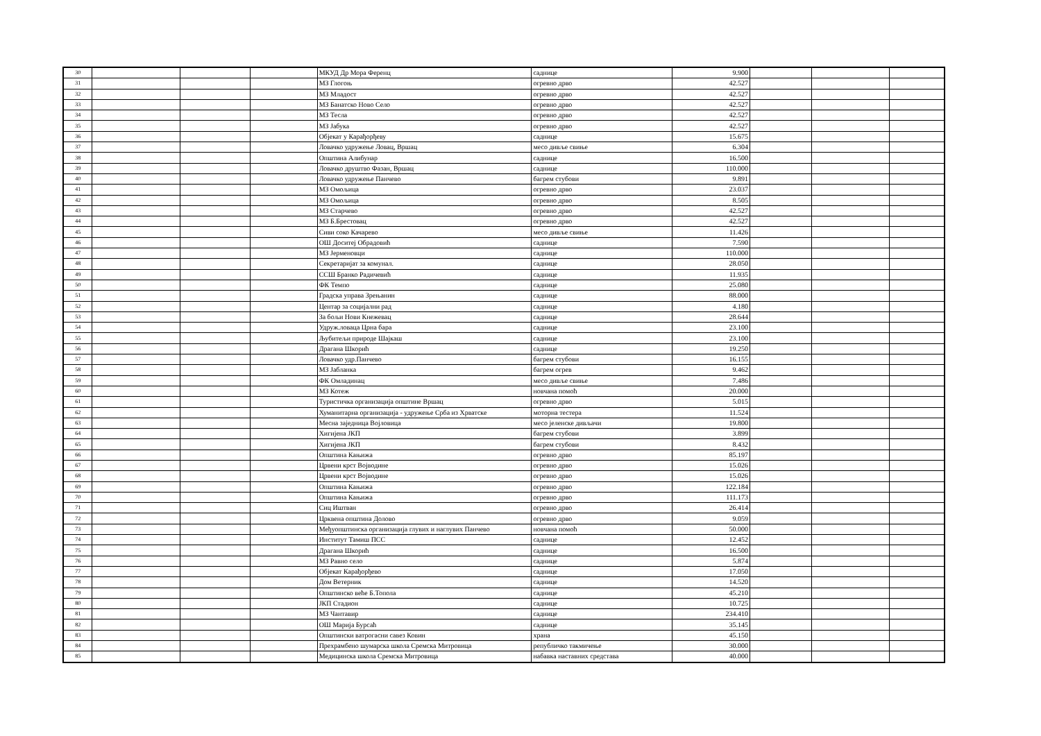| 30 | | | | МКУД Др Мора Ференц | саднице | 9.900 | | | |
| 31 | | | | МЗ Глогоњ | огревно дрво | 42.527 | | | |
| 32 | | | | МЗ Младост | огревно дрво | 42.527 | | | |
| 33 | | | | МЗ Банатско Ново Село | огревно дрво | 42.527 | | | |
| 34 | | | | МЗ Тесла | огревно дрво | 42.527 | | | |
| 35 | | | | МЗ Јабука | огревно дрво | 42.527 | | | |
| 36 | | | | Објекат у Карађорђеву | саднице | 15.675 | | | |
| 37 | | | | Ловачко удружење Ловац, Вршац | месо дивље свиње | 6.304 | | | |
| 38 | | | | Општина Алибунар | саднице | 16.500 | | | |
| 39 | | | | Ловачко друштво Фазан, Вршац | саднице | 110.000 | | | |
| 40 | | | | Ловачко удружење Панчево | багрем стубови | 9.891 | | | |
| 41 | | | | МЗ Омољица | огревно дрво | 23.037 | | | |
| 42 | | | | МЗ Омољица | огревно дрво | 8.505 | | | |
| 43 | | | | МЗ Старчево | огревно дрво | 42.527 | | | |
| 44 | | | | МЗ Б.Брестовац | огревно дрво | 42.527 | | | |
| 45 | | | | Сиви соко Качарево | месо дивље свиње | 11.426 | | | |
| 46 | | | | ОШ Доситеј Обрадовић | саднице | 7.590 | | | |
| 47 | | | | МЗ Јерменовци | саднице | 110.000 | | | |
| 48 | | | | Секретаријат за комунал. | саднице | 28.050 | | | |
| 49 | | | | ССШ Бранко Радичевић | саднице | 11.935 | | | |
| 50 | | | | ФК Темпо | саднице | 25.080 | | | |
| 51 | | | | Градска управа Зрењанин | саднице | 88.000 | | | |
| 52 | | | | Центар за социјални рад | саднице | 4.180 | | | |
| 53 | | | | За бољи Нови Кнежевац | саднице | 28.644 | | | |
| 54 | | | | Удруж.ловаца Црна бара | саднице | 23.100 | | | |
| 55 | | | | Љубитељи природе Шајкаш | саднице | 23.100 | | | |
| 56 | | | | Драгана Шкорић | саднице | 19.250 | | | |
| 57 | | | | Ловачко удр.Панчево | багрем стубови | 16.155 | | | |
| 58 | | | | МЗ Јабланка | багрем огрев | 9.462 | | | |
| 59 | | | | ФК Омладинац | месо дивље свиње | 7.486 | | | |
| 60 | | | | МЗ Котеж | новчана помоћ | 20.000 | | | |
| 61 | | | | Туристичка организација општине Вршац | огревно дрво | 5.015 | | | |
| 62 | | | | Хуманитарна организација - удружење Срба из Хрватске | моторна тестера | 11.524 | | | |
| 63 | | | | Месна заједница Војловица | месо јеленске дивљачи | 19.800 | | | |
| 64 | | | | Хигијена ЈКП | багрем стубови | 3.899 | | | |
| 65 | | | | Хигијена ЈКП | багрем стубови | 8.432 | | | |
| 66 | | | | Општина Кањижа | огревно дрво | 85.197 | | | |
| 67 | | | | Црвени крст Војводине | огревно дрво | 15.026 | | | |
| 68 | | | | Црвени крст Војводине | огревно дрво | 15.026 | | | |
| 69 | | | | Општина Кањижа | огревно дрво | 122.184 | | | |
| 70 | | | | Општина Кањижа | огревно дрво | 111.173 | | | |
| 71 | | | | Сиц Иштван | огревно дрво | 26.414 | | | |
| 72 | | | | Црквена општина Долово | огревно дрво | 9.059 | | | |
| 73 | | | | Међуопштинска организација глувих и наглувих Панчево | новчана помоћ | 50.000 | | | |
| 74 | | | | Институт Тамиш ПСС | саднице | 12.452 | | | |
| 75 | | | | Драгана Шкорић | саднице | 16.500 | | | |
| 76 | | | | МЗ Равно село | саднице | 5.874 | | | |
| 77 | | | | Објекат Карађорђево | саднице | 17.050 | | | |
| 78 | | | | Дом Ветерник | саднице | 14.520 | | | |
| 79 | | | | Општинско веће Б.Топола | саднице | 45.210 | | | |
| 80 | | | | ЈКП Стадион | саднице | 10.725 | | | |
| 81 | | | | МЗ Чантавир | саднице | 234.410 | | | |
| 82 | | | | ОШ Марија Бурсаћ | саднице | 35.145 | | | |
| 83 | | | | Општински ватрогасни савез Ковин | храна | 45.150 | | | |
| 84 | | | | Прехрамбено шумарска школа Сремска Митровица | републичко такмичење | 30.000 | | | |
| 85 | | | | Медицинска школа Сремска Митровица | набавка наставних средстава | 40.000 | | | |